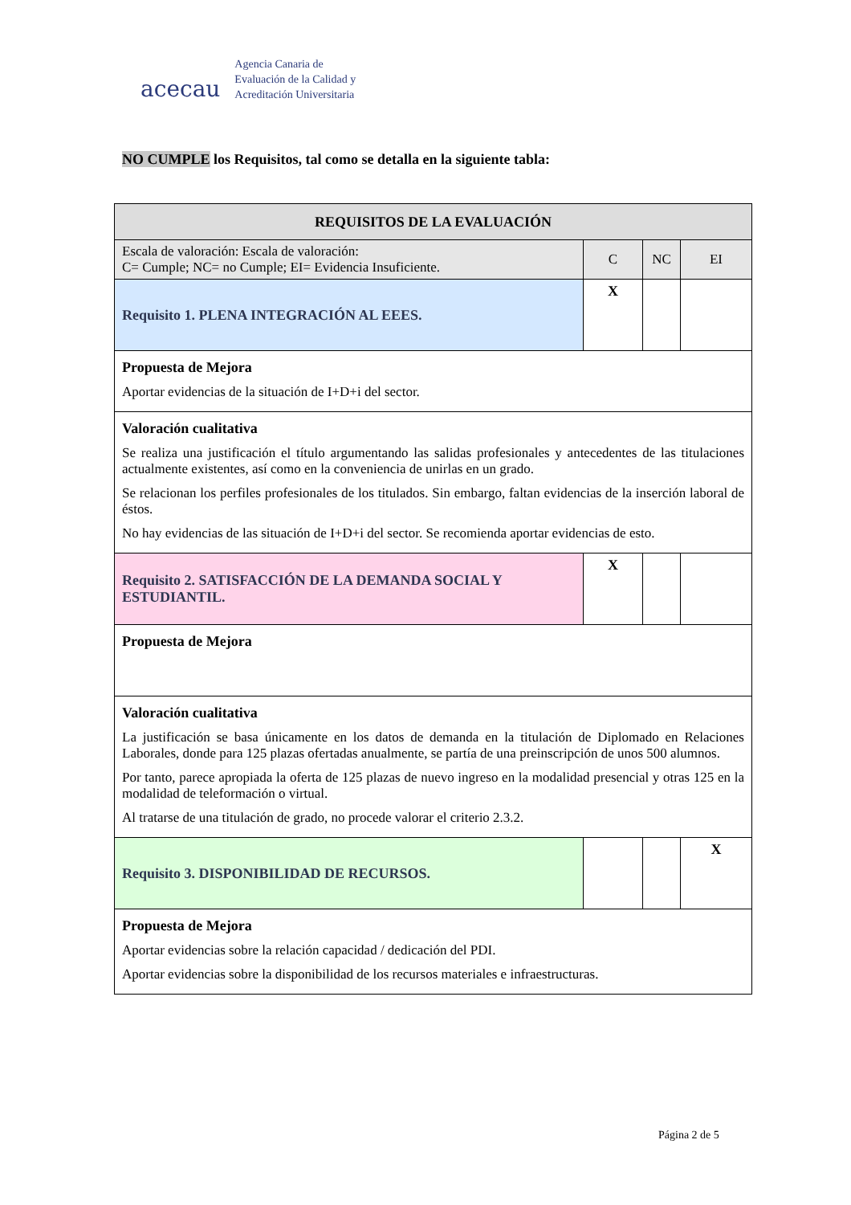acecau
Agencia Canaria de
Evaluación de la Calidad y
Acreditación Universitaria
NO CUMPLE los Requisitos, tal como se detalla en la siguiente tabla:
| REQUISITOS DE LA EVALUACIÓN | | | |
| --- | --- | --- | --- |
| Escala de valoración: Escala de valoración: C= Cumple; NC= no Cumple; EI= Evidencia Insuficiente. | C | NC | EI |
| Requisito 1. PLENA INTEGRACIÓN AL EEES. | X | | |
| Propuesta de Mejora Aportar evidencias de la situación de I+D+i del sector. | | | |
| Valoración cualitativa Se realiza una justificación el título argumentando las salidas profesionales y antecedentes de las titulaciones actualmente existentes, así como en la conveniencia de unirlas en un grado. Se relacionan los perfiles profesionales de los titulados. Sin embargo, faltan evidencias de la inserción laboral de éstos. No hay evidencias de las situación de I+D+i del sector. Se recomienda aportar evidencias de esto. | | | |
| Requisito 2. SATISFACCIÓN DE LA DEMANDA SOCIAL Y ESTUDIANTIL. | X | | |
| Propuesta de Mejora | | | |
| Valoración cualitativa La justificación se basa únicamente en los datos de demanda en la titulación de Diplomado en Relaciones Laborales, donde para 125 plazas ofertadas anualmente, se partía de una preinscripción de unos 500 alumnos. Por tanto, parece apropiada la oferta de 125 plazas de nuevo ingreso en la modalidad presencial y otras 125 en la modalidad de teleformación o virtual. Al tratarse de una titulación de grado, no procede valorar el criterio 2.3.2. | | | |
| Requisito 3. DISPONIBILIDAD DE RECURSOS. | | | X |
| Propuesta de Mejora Aportar evidencias sobre la relación capacidad / dedicación del PDI. Aportar evidencias sobre la disponibilidad de los recursos materiales e infraestructuras. | | | |
Página 2 de 5